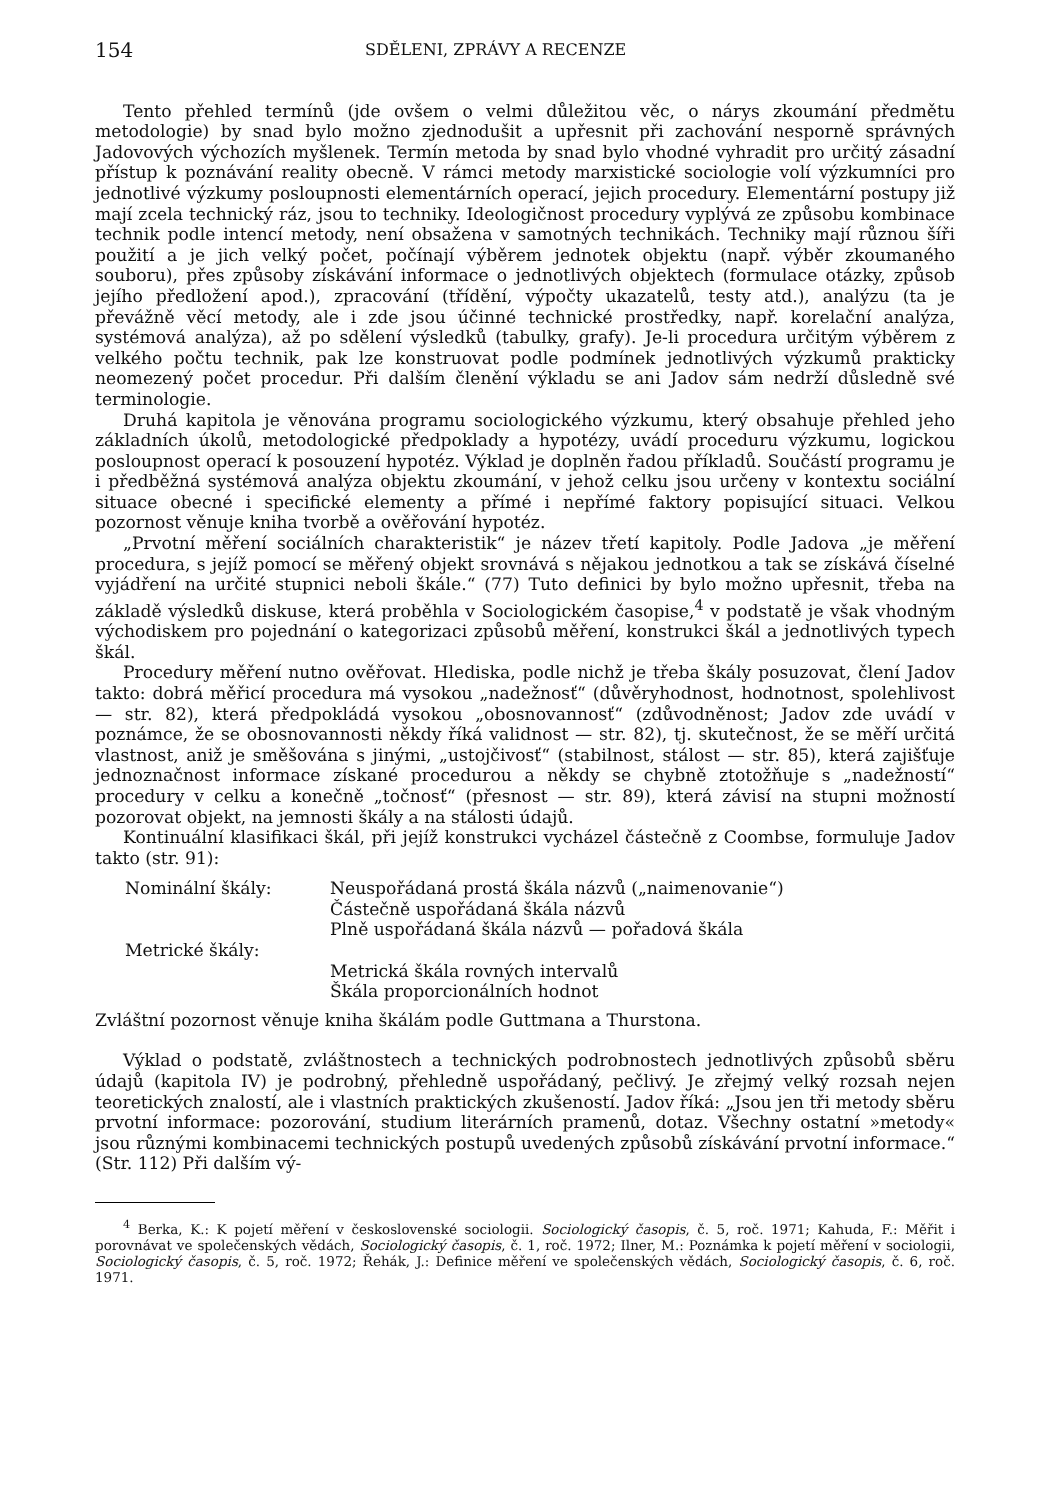154 SDĚLENI, ZPRÁVY A RECENZE
Tento přehled termínů (jde ovšem o velmi důležitou věc, o nárys zkoumání předmětu metodologie) by snad bylo možno zjednodušit a upřesnit při zachování nesporně správných Jadovových výchozích myšlenek. Termín metoda by snad bylo vhodné vyhradit pro určitý zásadní přístup k poznávání reality obecně. V rámci metody marxistické sociologie volí výzkumníci pro jednotlivé výzkumy posloupnosti elementárních operací, jejich procedury. Elementární postupy již mají zcela technický ráz, jsou to techniky. Ideologičnost procedury vyplývá ze způsobu kombinace technik podle intencí metody, není obsažena v samotných technikách. Techniky mají různou šíři použití a je jich velký počet, počínají výběrem jednotek objektu (např. výběr zkoumaného souboru), přes způsoby získávání informace o jednotlivých objektech (formulace otázky, způsob jejího předložení apod.), zpracování (třídění, výpočty ukazatelů, testy atd.), analýzu (ta je převážně věcí metody, ale i zde jsou účinné technické prostředky, např. korelační analýza, systémová analýza), až po sdělení výsledků (tabulky, grafy). Je-li procedura určitým výběrem z velkého počtu technik, pak lze konstruovat podle podmínek jednotlivých výzkumů prakticky neomezený počet procedur. Při dalším členění výkladu se ani Jadov sám nedrží důsledně své terminologie.
Druhá kapitola je věnována programu sociologického výzkumu, který obsahuje přehled jeho základních úkolů, metodologické předpoklady a hypotézy, uvádí proceduru výzkumu, logickou posloupnost operací k posouzení hypotéz. Výklad je doplněn řadou příkladů. Součástí programu je i předběžná systémová analýza objektu zkoumání, v jehož celku jsou určeny v kontextu sociální situace obecné i specifické elementy a přímé i nepřímé faktory popisující situaci. Velkou pozornost věnuje kniha tvorbě a ověřování hypotéz.
„Prvotní měření sociálních charakteristik“ je název třetí kapitoly. Podle Jadova „je měření procedura, s jejíž pomocí se měřený objekt srovnává s nějakou jednotkou a tak se získává číselné vyjádření na určité stupnici neboli škále.“ (77) Tuto definici by bylo možno upřesnit, třeba na základě výsledků diskuse, která proběhla v Sociologickém časopise,<sup>4</sup> v podstatě je však vhodným východiskem pro pojednání o kategorizaci způsobů měření, konstrukci škál a jednotlivých typech škál.
Procedury měření nutno ověřovat. Hlediska, podle nichž je třeba škály posuzovat, člení Jadov takto: dobrá měřicí procedura má vysokou „nadežnosť“ (důvěryhodnost, hodnotnost, spolehlivost — str. 82), která předpokládá vysokou „obosnovannosť“ (zdůvodněnost; Jadov zde uvádí v poznámce, že se obosnovannosti někdy říká validnost — str. 82), tj. skutečnost, že se měří určitá vlastnost, aniž je směšována s jinými, „ustojčivosť“ (stabilnost, stálost — str. 85), která zajišťuje jednoznačnost informace získané procedurou a někdy se chybně ztotožňuje s „nadežností“ procedury v celku a konečně „točnosť“ (přesnost — str. 89), která závisí na stupni možností pozorovat objekt, na jemnosti škály a na stálosti údajů.
Kontinuální klasifikaci škál, při jejíž konstrukci vycházel částečně z Coombse, formuluje Jadov takto (str. 91):
Nominální škály: Neuspořádaná prostá škála názvů („naimenovanie“)
Částečně uspořádaná škála názvů
Plně uspořádaná škála názvů — pořadová škála
Metrické škály:
Metrická škála rovných intervalů
Škála proporcionálních hodnot
Zvláštní pozornost věnuje kniha škálám podle Guttmana a Thurstona.
Výklad o podstatě, zvláštnostech a technických podrobnostech jednotlivých způsobů sběru údajů (kapitola IV) je podrobný, přehledně uspořádaný, pečlivý. Je zřejmý velký rozsah nejen teoretických znalostí, ale i vlastních praktických zkušeností. Jadov říká: „Jsou jen tři metody sběru prvotní informace: pozorování, studium literárních pramenů, dotaz. Všechny ostatní »metody« jsou různými kombinacemi technických postupů uvedených způsobů získávání prvotní informace.“ (Str. 112) Při dalším vý-
<sup>4</sup> Berka, K.: K pojetí měření v československé sociologii. Sociologický časopis, č. 5, roč. 1971; Kahuda, F.: Měřit i porovnávat ve společenských vědách, Sociologický časopis, č. 1, roč. 1972; Ilner, M.: Poznámka k pojetí měření v sociologii, Sociologický časopis, č. 5, roč. 1972; Řehák, J.: Definice měření ve společenských vědách, Sociologický časopis, č. 6, roč. 1971.